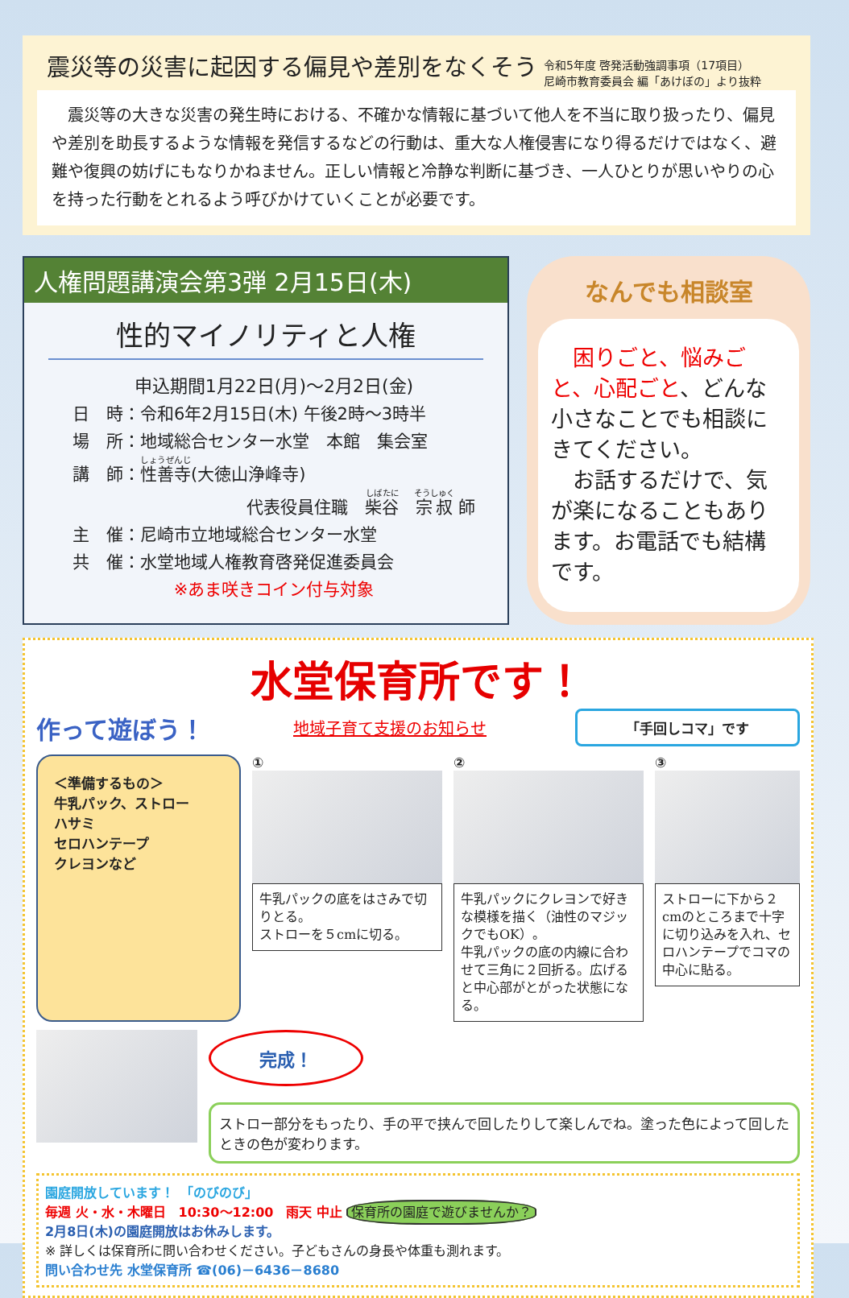震災等の災害に起因する偏見や差別をなくそう
令和5年度 啓発活動強調事項（17項目）
尼崎市教育委員会 編「あけぼの」より抜粋
　震災等の大きな災害の発生時における、不確かな情報に基づいて他人を不当に取り扱ったり、偏見や差別を助長するような情報を発信するなどの行動は、重大な人権侵害になり得るだけではなく、避難や復興の妨げにもなりかねません。正しい情報と冷静な判断に基づき、一人ひとりが思いやりの心を持った行動をとれるよう呼びかけていくことが必要です。
人権問題講演会第3弾 2月15日(木)
性的マイノリティと人権
申込期間1月22日(月)～2月2日(金)
日　時：令和6年2月15日(木) 午後2時～3時半
場　所：地域総合センター水堂　本館　集会室
講　師：性善寺(大徳山浄峰寺)
代表役員住職　柴谷　宗叔 師
主　催：尼崎市立地域総合センター水堂
共　催：水堂地域人権教育啓発促進委員会
※あま咲きコイン付与対象
なんでも相談室
　困りごと、悩みごと、心配ごと、どんな小さなことでも相談にきてください。
　お話するだけで、気が楽になることもあります。お電話でも結構です。
水堂保育所です！
作って遊ぼう！ 地域子育て支援のお知らせ 「手回しコマ」です
＜準備するもの＞
牛乳パック、ストロー
ハサミ
セロハンテープ
クレヨンなど
①
牛乳パックの底をはさみで切りとる。
ストローを５cmに切る。
②
牛乳パックにクレヨンで好きな模様を描く（油性のマジックでもOK）。
牛乳パックの底の内線に合わせて三角に２回折る。広げると中心部がとがった状態になる。
③
ストローに下から２cmのところまで十字に切り込みを入れ、セロハンテープでコマの中心に貼る。
完成！
ストロー部分をもったり、手の平で挟んで回したりして楽しんでね。塗った色によって回したときの色が変わります。
園庭開放しています！　「のびのび」
毎週 火・水・木曜日　10:30～12:00　雨天 中止 保育所の園庭で遊びませんか？
2月8日(木)の園庭開放はお休みします。
※ 詳しくは保育所に問い合わせください。子どもさんの身長や体重も測れます。
問い合わせ先 水堂保育所 ☎(06)－6436－8680